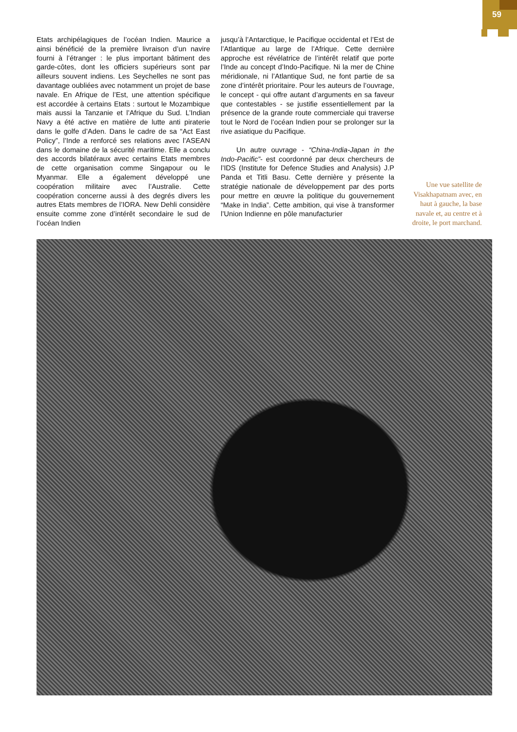59
Etats archipélagiques de l’océan Indien. Maurice a ainsi bénéficié de la première livraison d’un navire fourni à l’étranger : le plus important bâtiment des garde-côtes, dont les officiers supérieurs sont par ailleurs souvent indiens. Les Seychelles ne sont pas davantage oubliées avec notamment un projet de base navale. En Afrique de l’Est, une attention spécifique est accordée à certains Etats : surtout le Mozambique mais aussi la Tanzanie et l’Afrique du Sud. L’Indian Navy a été active en matière de lutte anti piraterie dans le golfe d’Aden. Dans le cadre de sa “Act East Policy”, l’Inde a renforcé ses relations avec l’ASEAN dans le domaine de la sécurité maritime. Elle a conclu des accords bilatéraux avec certains Etats membres de cette organisation comme Singapour ou le Myanmar. Elle a également développé une coopération militaire avec l’Australie. Cette coopération concerne aussi à des degrés divers les autres Etats membres de l’IORA. New Dehli considère ensuite comme zone d’intérêt secondaire le sud de l’océan Indien
jusqu’à l’Antarctique, le Pacifique occidental et l’Est de l’Atlantique au large de l’Afrique. Cette dernière approche est révélatrice de l’intérêt relatif que porte l’Inde au concept d’Indo-Pacifique. Ni la mer de Chine méridionale, ni l’Atlantique Sud, ne font partie de sa zone d’intérêt prioritaire. Pour les auteurs de l’ouvrage, le concept - qui offre autant d’arguments en sa faveur que contestables - se justifie essentiellement par la présence de la grande route commerciale qui traverse tout le Nord de l’océan Indien pour se prolonger sur la rive asiatique du Pacifique.
Un autre ouvrage - “China-India-Japan in the Indo-Pacific”- est coordonné par deux chercheurs de l’IDS (Institute for Defence Studies and Analysis) J.P Panda et Titli Basu. Cette dernière y présente la stratégie nationale de développement par des ports pour mettre en œuvre la politique du gouvernement “Make in India”. Cette ambition, qui vise à transformer l’Union Indienne en pôle manufacturier
Une vue satellite de Visakhapatnam avec, en haut à gauche, la base navale et, au centre et à droite, le port marchand.